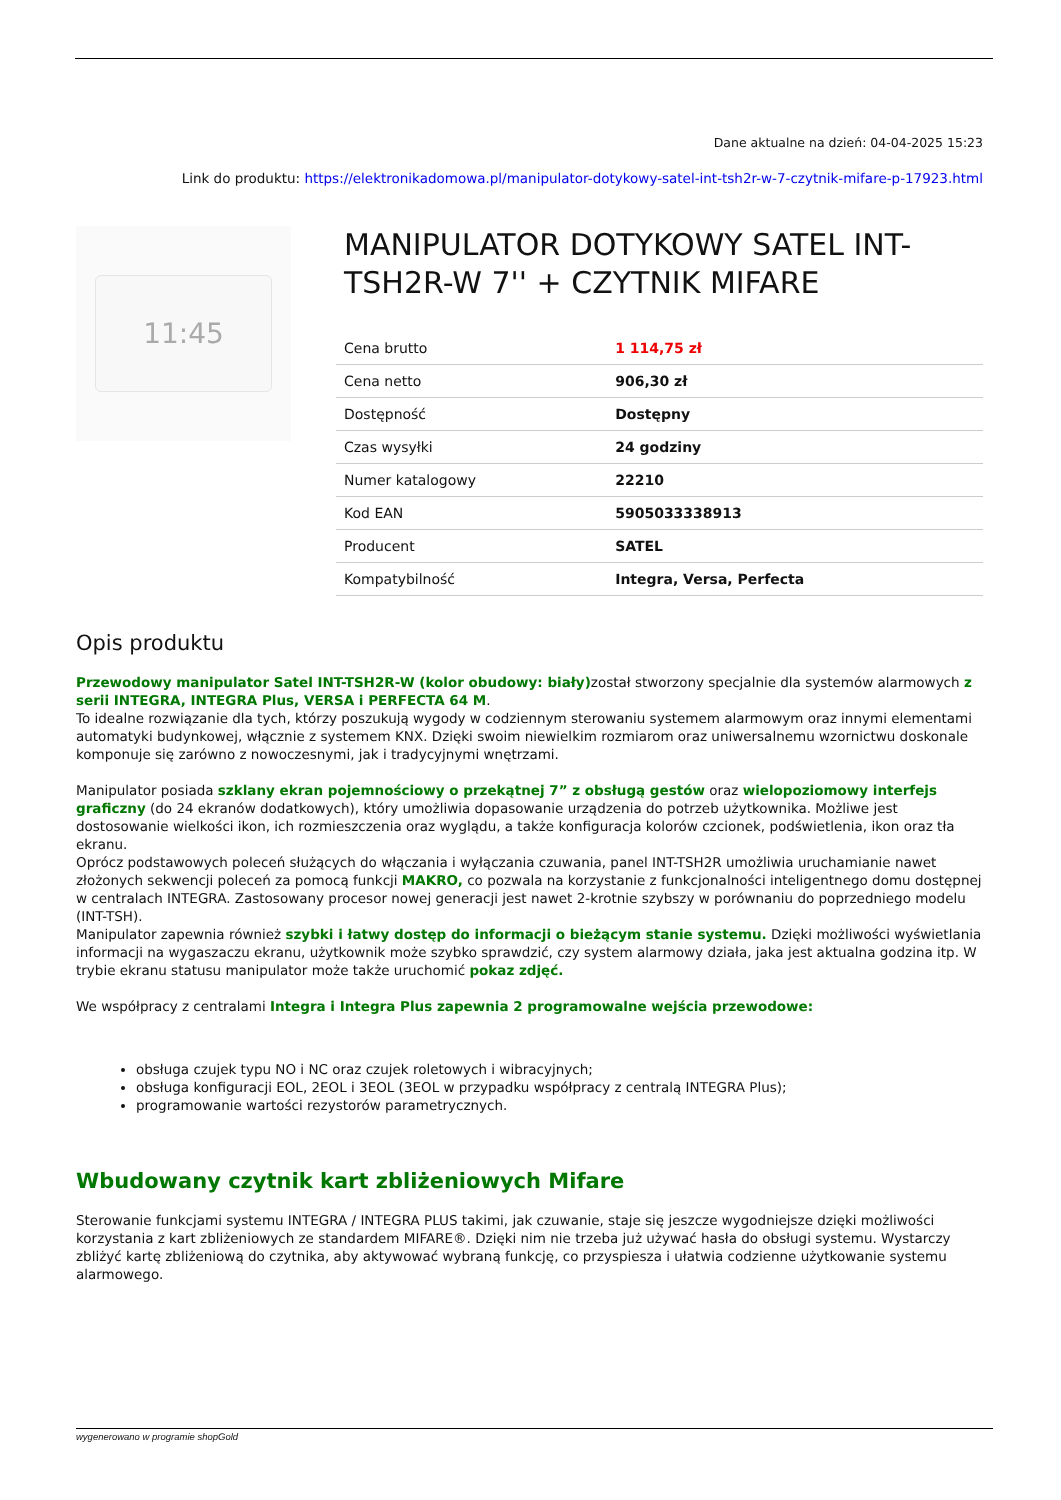Dane aktualne na dzień: 04-04-2025 15:23
Link do produktu: https://elektronikadomowa.pl/manipulator-dotykowy-satel-int-tsh2r-w-7-czytnik-mifare-p-17923.html
11:45
MANIPULATOR DOTYKOWY SATEL INT-TSH2R-W 7'' + CZYTNIK MIFARE
| Cena brutto | 1 114,75 zł |
| Cena netto | 906,30 zł |
| Dostępność | Dostępny |
| Czas wysyłki | 24 godziny |
| Numer katalogowy | 22210 |
| Kod EAN | 5905033338913 |
| Producent | SATEL |
| Kompatybilność | Integra, Versa, Perfecta |
Opis produktu
Przewodowy manipulator Satel INT-TSH2R-W (kolor obudowy: biały) został stworzony specjalnie dla systemów alarmowych z serii INTEGRA, INTEGRA Plus, VERSA i PERFECTA 64 M.
To idealne rozwiązanie dla tych, którzy poszukują wygody w codziennym sterowaniu systemem alarmowym oraz innymi elementami automatyki budynkowej, włącznie z systemem KNX. Dzięki swoim niewielkim rozmiarom oraz uniwersalnemu wzornictwu doskonale komponuje się zarówno z nowoczesnymi, jak i tradycyjnymi wnętrzami.
Manipulator posiada szklany ekran pojemnościowy o przekątnej 7” z obsługą gestów oraz wielopoziomowy interfejs graficzny (do 24 ekranów dodatkowych), który umożliwia dopasowanie urządzenia do potrzeb użytkownika. Możliwe jest dostosowanie wielkości ikon, ich rozmieszczenia oraz wyglądu, a także konfiguracja kolorów czcionek, podświetlenia, ikon oraz tła ekranu.
Oprócz podstawowych poleceń służących do włączania i wyłączania czuwania, panel INT-TSH2R umożliwia uruchamianie nawet złożonych sekwencji poleceń za pomocą funkcji MAKRO, co pozwala na korzystanie z funkcjonalności inteligentnego domu dostępnej w centralach INTEGRA. Zastosowany procesor nowej generacji jest nawet 2-krotnie szybszy w porównaniu do poprzedniego modelu (INT-TSH).
Manipulator zapewnia również szybki i łatwy dostęp do informacji o bieżącym stanie systemu. Dzięki możliwości wyświetlania informacji na wygaszaczu ekranu, użytkownik może szybko sprawdzić, czy system alarmowy działa, jaka jest aktualna godzina itp. W trybie ekranu statusu manipulator może także uruchomić pokaz zdjęć.
We współpracy z centralami Integra i Integra Plus zapewnia 2 programowalne wejścia przewodowe:
obsługa czujek typu NO i NC oraz czujek roletowych i wibracyjnych;
obsługa konfiguracji EOL, 2EOL i 3EOL (3EOL w przypadku współpracy z centralą INTEGRA Plus);
programowanie wartości rezystorów parametrycznych.
Wbudowany czytnik kart zbliżeniowych Mifare
Sterowanie funkcjami systemu INTEGRA / INTEGRA PLUS takimi, jak czuwanie, staje się jeszcze wygodniejsze dzięki możliwości korzystania z kart zbliżeniowych ze standardem MIFARE®. Dzięki nim nie trzeba już używać hasła do obsługi systemu. Wystarczy zbliżyć kartę zbliżeniową do czytnika, aby aktywować wybraną funkcję, co przyspiesza i ułatwia codzienne użytkowanie systemu alarmowego.
wygenerowano w programie shopGold